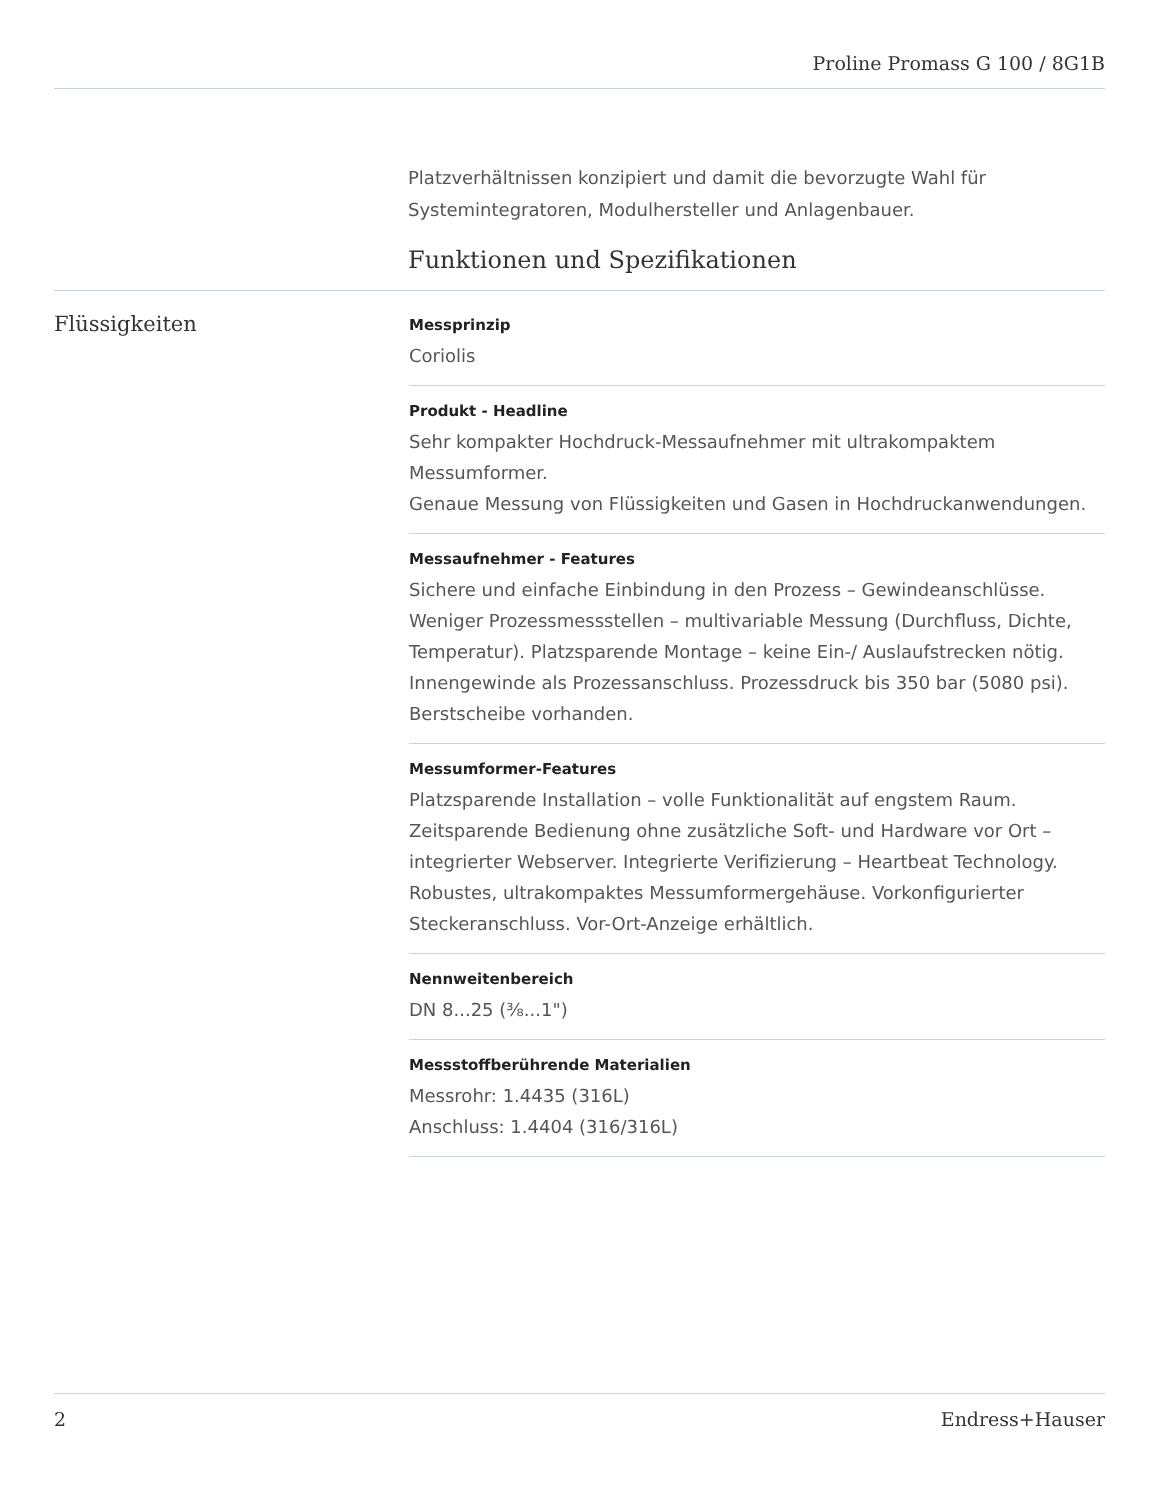Proline Promass G 100 / 8G1B
Platzverhältnissen konzipiert und damit die bevorzugte Wahl für Systemintegratoren, Modulhersteller und Anlagenbauer.
Funktionen und Spezifikationen
Flüssigkeiten
Messprinzip
Coriolis
Produkt - Headline
Sehr kompakter Hochdruck-Messaufnehmer mit ultrakompaktem Messumformer.
Genaue Messung von Flüssigkeiten und Gasen in Hochdruckanwendungen.
Messaufnehmer - Features
Sichere und einfache Einbindung in den Prozess – Gewindeanschlüsse. Weniger Prozessmessstellen – multivariable Messung (Durchfluss, Dichte, Temperatur). Platzsparende Montage – keine Ein-/ Auslaufstrecken nötig.
Innengewinde als Prozessanschluss. Prozessdruck bis 350 bar (5080 psi). Berstscheibe vorhanden.
Messumformer-Features
Platzsparende Installation – volle Funktionalität auf engstem Raum. Zeitsparende Bedienung ohne zusätzliche Soft- und Hardware vor Ort – integrierter Webserver. Integrierte Verifizierung – Heartbeat Technology. Robustes, ultrakompaktes Messumformergehäuse. Vorkonfigurierter Steckeranschluss. Vor-Ort-Anzeige erhältlich.
Nennweitenbereich
DN 8...25 (⅜...1")
Messstoffberührende Materialien
Messrohr: 1.4435 (316L)
Anschluss: 1.4404 (316/316L)
2 Endress+Hauser